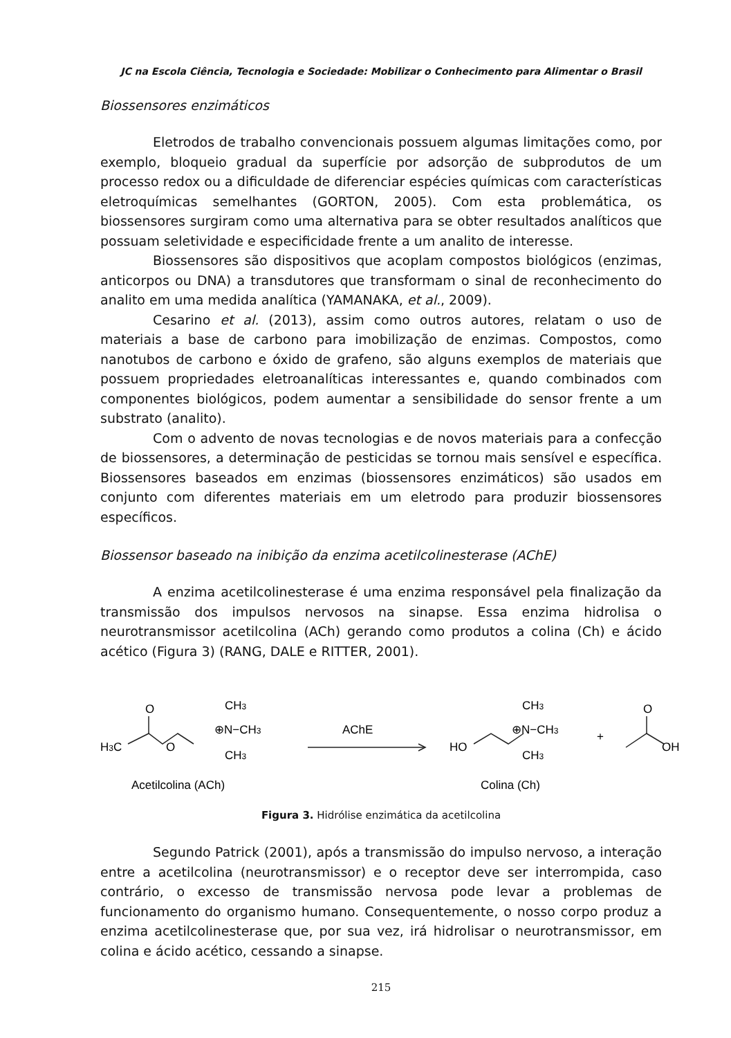JC na Escola Ciência, Tecnologia e Sociedade: Mobilizar o Conhecimento para Alimentar o Brasil
Biossensores enzimáticos
Eletrodos de trabalho convencionais possuem algumas limitações como, por exemplo, bloqueio gradual da superfície por adsorção de subprodutos de um processo redox ou a dificuldade de diferenciar espécies químicas com características eletroquímicas semelhantes (GORTON, 2005). Com esta problemática, os biossensores surgiram como uma alternativa para se obter resultados analíticos que possuam seletividade e especificidade frente a um analito de interesse.
Biossensores são dispositivos que acoplam compostos biológicos (enzimas, anticorpos ou DNA) a transdutores que transformam o sinal de reconhecimento do analito em uma medida analítica (YAMANAKA, et al., 2009).
Cesarino et al. (2013), assim como outros autores, relatam o uso de materiais a base de carbono para imobilização de enzimas. Compostos, como nanotubos de carbono e óxido de grafeno, são alguns exemplos de materiais que possuem propriedades eletroanalíticas interessantes e, quando combinados com componentes biológicos, podem aumentar a sensibilidade do sensor frente a um substrato (analito).
Com o advento de novas tecnologias e de novos materiais para a confecção de biossensores, a determinação de pesticidas se tornou mais sensível e específica. Biossensores baseados em enzimas (biossensores enzimáticos) são usados em conjunto com diferentes materiais em um eletrodo para produzir biossensores específicos.
Biossensor baseado na inibição da enzima acetilcolinesterase (AChE)
A enzima acetilcolinesterase é uma enzima responsável pela finalização da transmissão dos impulsos nervosos na sinapse. Essa enzima hidrolisa o neurotransmissor acetilcolina (ACh) gerando como produtos a colina (Ch) e ácido acético (Figura 3) (RANG, DALE e RITTER, 2001).
H3C
O
O
CH3
⊕N−CH3
CH3
AChE
HO
CH3
⊕N−CH3
CH3
+
O
OH
Acetilcolina (ACh)
Colina (Ch)
Figura 3. Hidrólise enzimática da acetilcolina
Segundo Patrick (2001), após a transmissão do impulso nervoso, a interação entre a acetilcolina (neurotransmissor) e o receptor deve ser interrompida, caso contrário, o excesso de transmissão nervosa pode levar a problemas de funcionamento do organismo humano. Consequentemente, o nosso corpo produz a enzima acetilcolinesterase que, por sua vez, irá hidrolisar o neurotransmissor, em colina e ácido acético, cessando a sinapse.
215